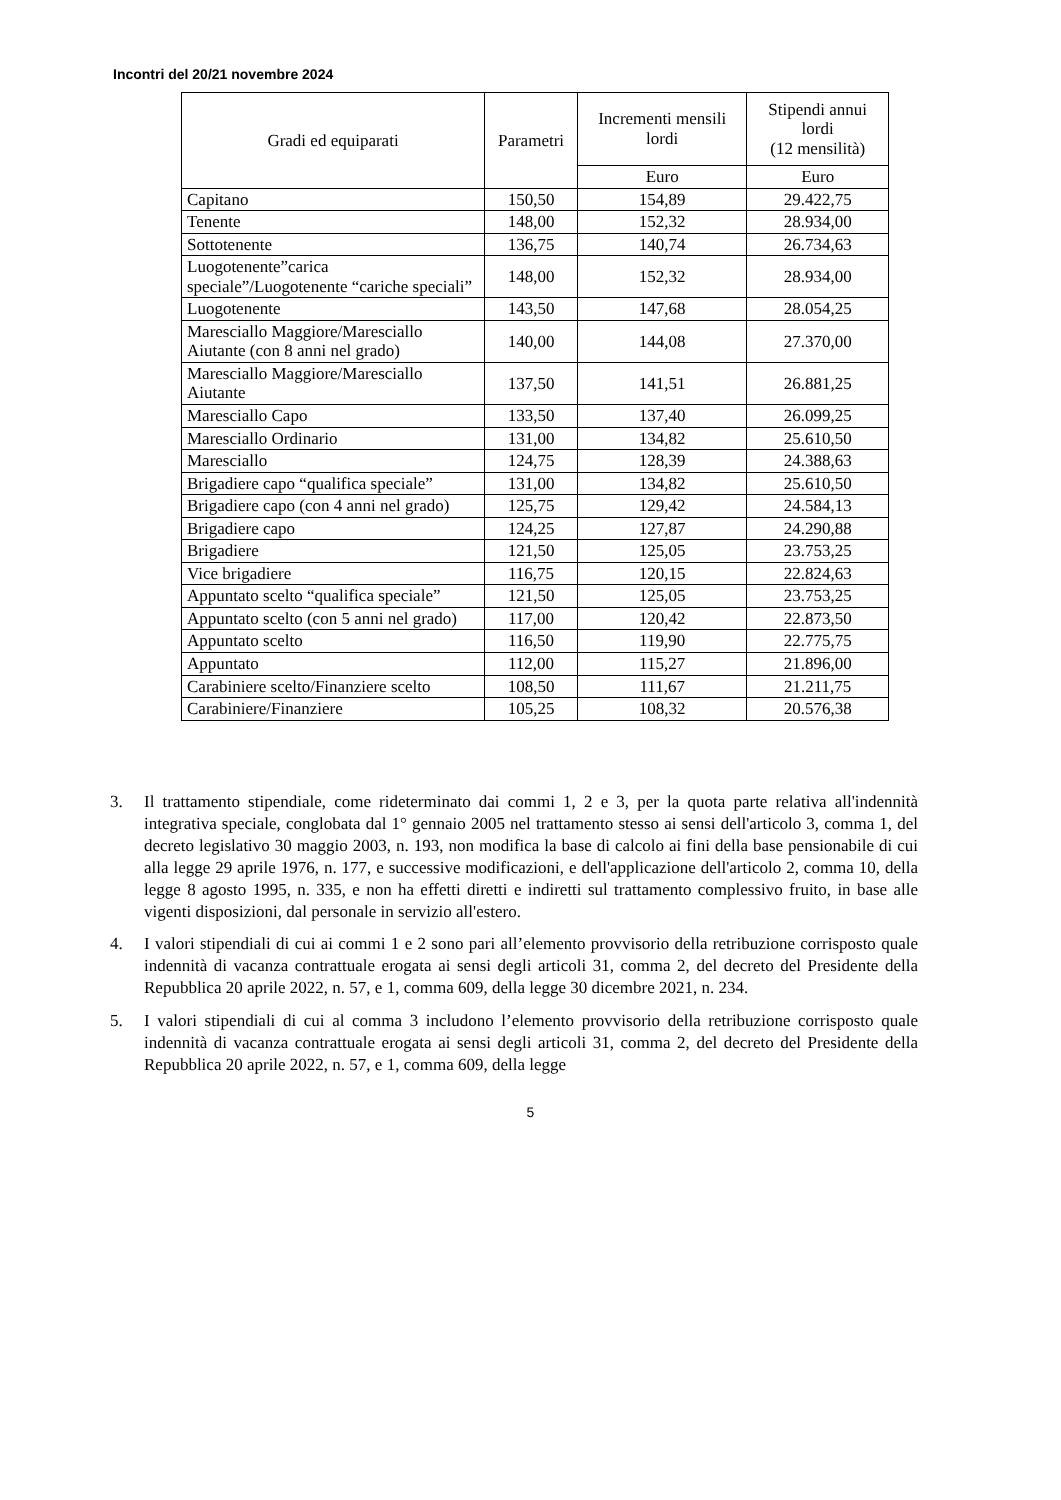Incontri del 20/21 novembre 2024
| Gradi ed equiparati | Parametri | Incrementi mensili lordi | Stipendi annui lordi (12 mensilità) |
| --- | --- | --- | --- |
| | | Euro | Euro |
| Capitano | 150,50 | 154,89 | 29.422,75 |
| Tenente | 148,00 | 152,32 | 28.934,00 |
| Sottotenente | 136,75 | 140,74 | 26.734,63 |
| Luogotenente”carica speciale”/Luogotenente “cariche speciali” | 148,00 | 152,32 | 28.934,00 |
| Luogotenente | 143,50 | 147,68 | 28.054,25 |
| Maresciallo Maggiore/Maresciallo Aiutante (con 8 anni nel grado) | 140,00 | 144,08 | 27.370,00 |
| Maresciallo Maggiore/Maresciallo Aiutante | 137,50 | 141,51 | 26.881,25 |
| Maresciallo Capo | 133,50 | 137,40 | 26.099,25 |
| Maresciallo Ordinario | 131,00 | 134,82 | 25.610,50 |
| Maresciallo | 124,75 | 128,39 | 24.388,63 |
| Brigadiere capo “qualifica speciale” | 131,00 | 134,82 | 25.610,50 |
| Brigadiere capo (con 4 anni nel grado) | 125,75 | 129,42 | 24.584,13 |
| Brigadiere capo | 124,25 | 127,87 | 24.290,88 |
| Brigadiere | 121,50 | 125,05 | 23.753,25 |
| Vice brigadiere | 116,75 | 120,15 | 22.824,63 |
| Appuntato scelto “qualifica speciale” | 121,50 | 125,05 | 23.753,25 |
| Appuntato scelto (con 5 anni nel grado) | 117,00 | 120,42 | 22.873,50 |
| Appuntato scelto | 116,50 | 119,90 | 22.775,75 |
| Appuntato | 112,00 | 115,27 | 21.896,00 |
| Carabiniere scelto/Finanziere scelto | 108,50 | 111,67 | 21.211,75 |
| Carabiniere/Finanziere | 105,25 | 108,32 | 20.576,38 |
3. Il trattamento stipendiale, come rideterminato dai commi 1, 2 e 3, per la quota parte relativa all'indennità integrativa speciale, conglobata dal 1° gennaio 2005 nel trattamento stesso ai sensi dell'articolo 3, comma 1, del decreto legislativo 30 maggio 2003, n. 193, non modifica la base di calcolo ai fini della base pensionabile di cui alla legge 29 aprile 1976, n. 177, e successive modificazioni, e dell'applicazione dell'articolo 2, comma 10, della legge 8 agosto 1995, n. 335, e non ha effetti diretti e indiretti sul trattamento complessivo fruito, in base alle vigenti disposizioni, dal personale in servizio all'estero.
4. I valori stipendiali di cui ai commi 1 e 2 sono pari all’elemento provvisorio della retribuzione corrisposto quale indennità di vacanza contrattuale erogata ai sensi degli articoli 31, comma 2, del decreto del Presidente della Repubblica 20 aprile 2022, n. 57, e 1, comma 609, della legge 30 dicembre 2021, n. 234.
5. I valori stipendiali di cui al comma 3 includono l’elemento provvisorio della retribuzione corrisposto quale indennità di vacanza contrattuale erogata ai sensi degli articoli 31, comma 2, del decreto del Presidente della Repubblica 20 aprile 2022, n. 57, e 1, comma 609, della legge
5